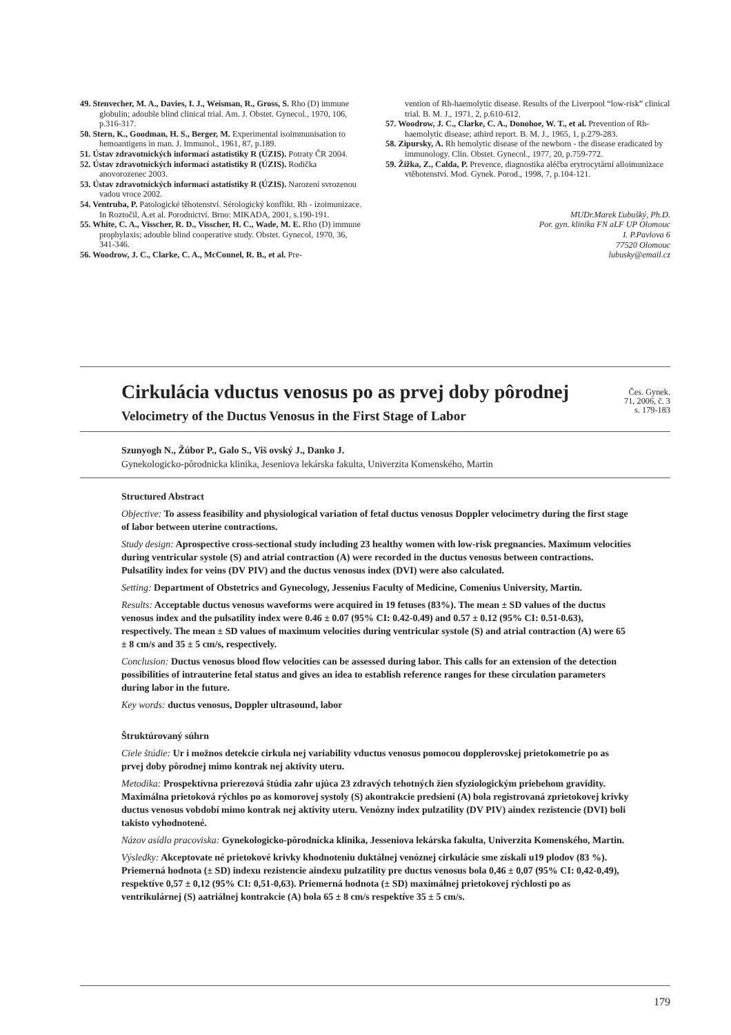49. Stenvecher, M. A., Davies, I. J., Weisman, R., Gross, S. Rho (D) immune globulin; adouble blind clinical trial. Am. J. Obstet. Gynecol., 1970, 106, p.316-317.
50. Stern, K., Goodman, H. S., Berger, M. Experimental isoimmunisation to hemoantigens in man. J. Immunol., 1961, 87, p.189.
51. Ústav zdravotnických informací astatistiky R (ÚZIS). Potraty ČR 2004.
52. Ústav zdravotnických informací astatistiky R (ÚZIS). Rodička anovorozenec 2003.
53. Ústav zdravotnických informací astatistiky R (ÚZIS). Narození svrozenou vadou vroce 2002.
54. Ventruba, P. Patologické těhotenství. Sérologický konflikt. Rh - izoimunizace. In Roztočil, A.et al. Porodnictví. Brno: MIKADA, 2001, s.190-191.
55. White, C. A., Visscher, R. D., Visscher, H. C., Wade, M. E. Rho (D) immune prophylaxis; adouble blind cooperative study. Obstet. Gynecol, 1970, 36, 341-346.
56. Woodrow, J. C., Clarke, C. A., McConnel, R. B., et al. Pre-
vention of Rh-haemolytic disease. Results of the Liverpool “low-risk” clinical trial. B. M. J., 1971, 2, p.610-612.
57. Woodrow, J. C., Clarke, C. A., Donohoe, W. T., et al. Prevention of Rh-haemolytic disease; athird report. B. M. J., 1965, 1, p.279-283.
58. Zipursky, A. Rh hemolytic disease of the newborn - the disease eradicated by immunology. Clin. Obstet. Gynecol., 1977, 20, p.759-772.
59. Žižka, Z., Calda, P. Prevence, diagnostika aléčba erytrocytární alloimunizace vtěhotenství. Mod. Gynek. Porod., 1998, 7, p.104-121.
MUDr.Marek Ľubušký, Ph.D.
Por. gyn. klinika FN aLF UP Olomouc
I. P.Pavlova 6
77520 Olomouc
lubusky@email.cz
Cirkulácia vductus venosus po as prvej doby pôrodnej
Čes. Gynek.
71, 2006, č. 3
s. 179-183
Velocimetry of the Ductus Venosus in the First Stage of Labor
Szunyogh N., Žúbor P., Galo S., Viš ovský J., Danko J.
Gynekologicko-pôrodnicka klinika, Jeseniova lekárska fakulta, Univerzita Komenského, Martin
Structured Abstract
Objective: To assess feasibility and physiological variation of fetal ductus venosus Doppler velocimetry during the first stage of labor between uterine contractions.
Study design: Aprospective cross-sectional study including 23 healthy women with low-risk pregnancies. Maximum velocities during ventricular systole (S) and atrial contraction (A) were recorded in the ductus venosus between contractions. Pulsatility index for veins (DV PIV) and the ductus venosus index (DVI) were also calculated.
Setting: Department of Obstetrics and Gynecology, Jessenius Faculty of Medicine, Comenius University, Martin.
Results: Acceptable ductus venosus waveforms were acquired in 19 fetuses (83%). The mean ± SD values of the ductus venosus index and the pulsatility index were 0.46 ± 0.07 (95% CI: 0.42-0.49) and 0.57 ± 0.12 (95% CI: 0.51-0.63), respectively. The mean ± SD values of maximum velocities during ventricular systole (S) and atrial contraction (A) were 65 ± 8 cm/s and 35 ± 5 cm/s, respectively.
Conclusion: Ductus venosus blood flow velocities can be assessed during labor. This calls for an extension of the detection possibilities of intrauterine fetal status and gives an idea to establish reference ranges for these circulation parameters during labor in the future.
Key words: ductus venosus, Doppler ultrasound, labor
Štruktúrovaný súhrn
Ciele štúdie: Ur i možnos detekcie cirkula nej variability vductus venosus pomocou dopplerovskej prietokometrie po as prvej doby pôrodnej mimo kontrak nej aktivity uteru.
Metodika: Prospektívna prierezová štúdia zahr ujúca 23 zdravých tehotných žien sfyziologickým priebehom gravidity. Maximálna prietoková rýchlos po as komorovej systoly (S) akontrakcie predsiení (A) bola registrovaná zprietokovej krivky ductus venosus vobdobí mimo kontrak nej aktivity uteru. Venózny index pulzatility (DV PIV) aindex rezistencie (DVI) boli takisto vyhodnotené.
Názov asídlo pracoviska: Gynekologicko-pôrodnícka klinika, Jesseniova lekárska fakulta, Univerzita Komenského, Martin.
Výsledky: Akceptovate né prietokové krivky khodnoteniu duktálnej venóznej cirkulácie sme získali u19 plodov (83 %). Priemerná hodnota (± SD) indexu rezistencie aindexu pulzatility pre ductus venosus bola 0,46 ± 0,07 (95% CI: 0,42-0,49), respektíve 0,57 ± 0,12 (95% CI: 0,51-0,63). Priemerná hodnota (± SD) maximálnej prietokovej rýchlosti po as ventrikulárnej (S) aatriálnej kontrakcie (A) bola 65 ± 8 cm/s respektíve 35 ± 5 cm/s.
179